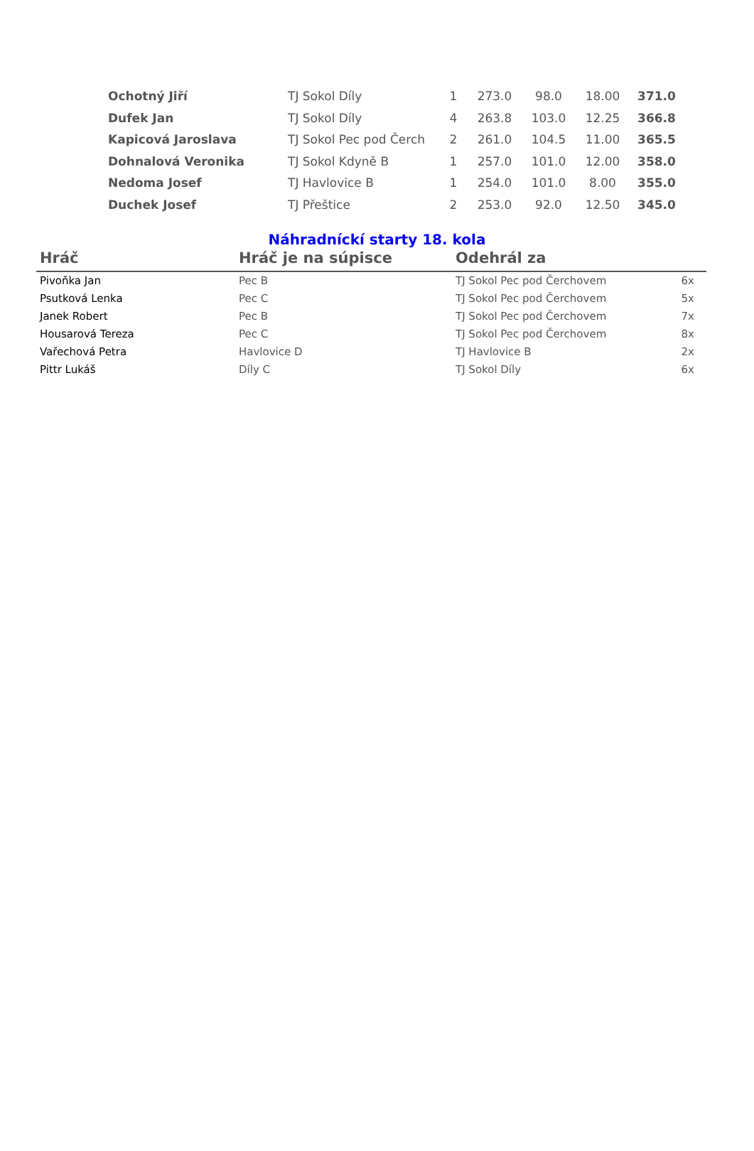| Ochotný Jiří | TJ Sokol Díly | 1 | 273.0 | 98.0 | 18.00 | 371.0 |
| Dufek Jan | TJ Sokol Díly | 4 | 263.8 | 103.0 | 12.25 | 366.8 |
| Kapicová Jaroslava | TJ Sokol Pec pod Čerch | 2 | 261.0 | 104.5 | 11.00 | 365.5 |
| Dohnalová Veronika | TJ Sokol Kdyně B | 1 | 257.0 | 101.0 | 12.00 | 358.0 |
| Nedoma Josef | TJ Havlovice B | 1 | 254.0 | 101.0 | 8.00 | 355.0 |
| Duchek Josef | TJ Přeštice | 2 | 253.0 | 92.0 | 12.50 | 345.0 |
Náhradníckí starty 18. kola
| Hráč | Hráč je na súpisce | Odehrál za | |
| --- | --- | --- | --- |
| Pivoňka Jan | Pec B | TJ Sokol Pec pod Čerchovem | 6x |
| Psutková Lenka | Pec C | TJ Sokol Pec pod Čerchovem | 5x |
| Janek Robert | Pec B | TJ Sokol Pec pod Čerchovem | 7x |
| Housarová Tereza | Pec C | TJ Sokol Pec pod Čerchovem | 8x |
| Vařechová Petra | Havlovice D | TJ Havlovice B | 2x |
| Pittr Lukáš | Díly C | TJ Sokol Díly | 6x |